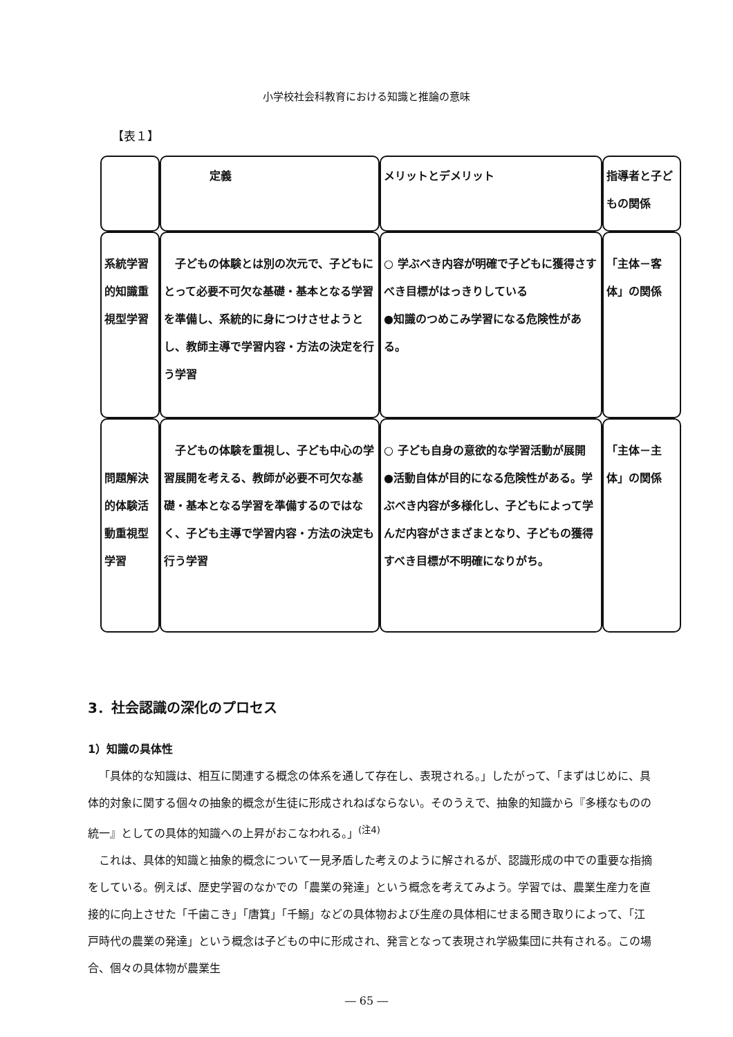小学校社会科教育における知識と推論の意味
【表１】
| | 定義 | メリットとデメリット | 指導者と子どもの関係 |
| 系統学習的知識重視型学習 | 子どもの体験とは別の次元で、子どもにとって必要不可欠な基礎・基本となる学習を準備し、系統的に身につけさせようとし、教師主導で学習内容・方法の決定を行う学習 | ○ 学ぶべき内容が明確で子どもに獲得さすべき目標がはっきりしている ●知識のつめこみ学習になる危険性がある。 | 「主体－客体」の関係 |
| 問題解決的体験活動重視型学習 | 子どもの体験を重視し、子ども中心の学習展開を考える、教師が必要不可欠な基礎・基本となる学習を準備するのではなく、子ども主導で学習内容・方法の決定も行う学習 | ○ 子ども自身の意欲的な学習活動が展開 ●活動自体が目的になる危険性がある。学ぶべき内容が多様化し、子どもによって学んだ内容がさまざまとなり、子どもの獲得すべき目標が不明確になりがち。 | 「主体－主体」の関係 |
3．社会認識の深化のプロセス
1）知識の具体性
「具体的な知識は、相互に関連する概念の体系を通して存在し、表現される。」したがって、「まずはじめに、具体的対象に関する個々の抽象的概念が生徒に形成されねばならない。そのうえで、抽象的知識から『多様なものの統一』としての具体的知識への上昇がおこなわれる。」<sup>(注4)</sup>
これは、具体的知識と抽象的概念について一見矛盾した考えのように解されるが、認識形成の中での重要な指摘をしている。例えば、歴史学習のなかでの「農業の発達」という概念を考えてみよう。学習では、農業生産力を直接的に向上させた「千歯こき」「唐箕」「千鰯」などの具体物および生産の具体相にせまる聞き取りによって、「江戸時代の農業の発達」という概念は子どもの中に形成され、発言となって表現され学級集団に共有される。この場合、個々の具体物が農業生
― 65 ―